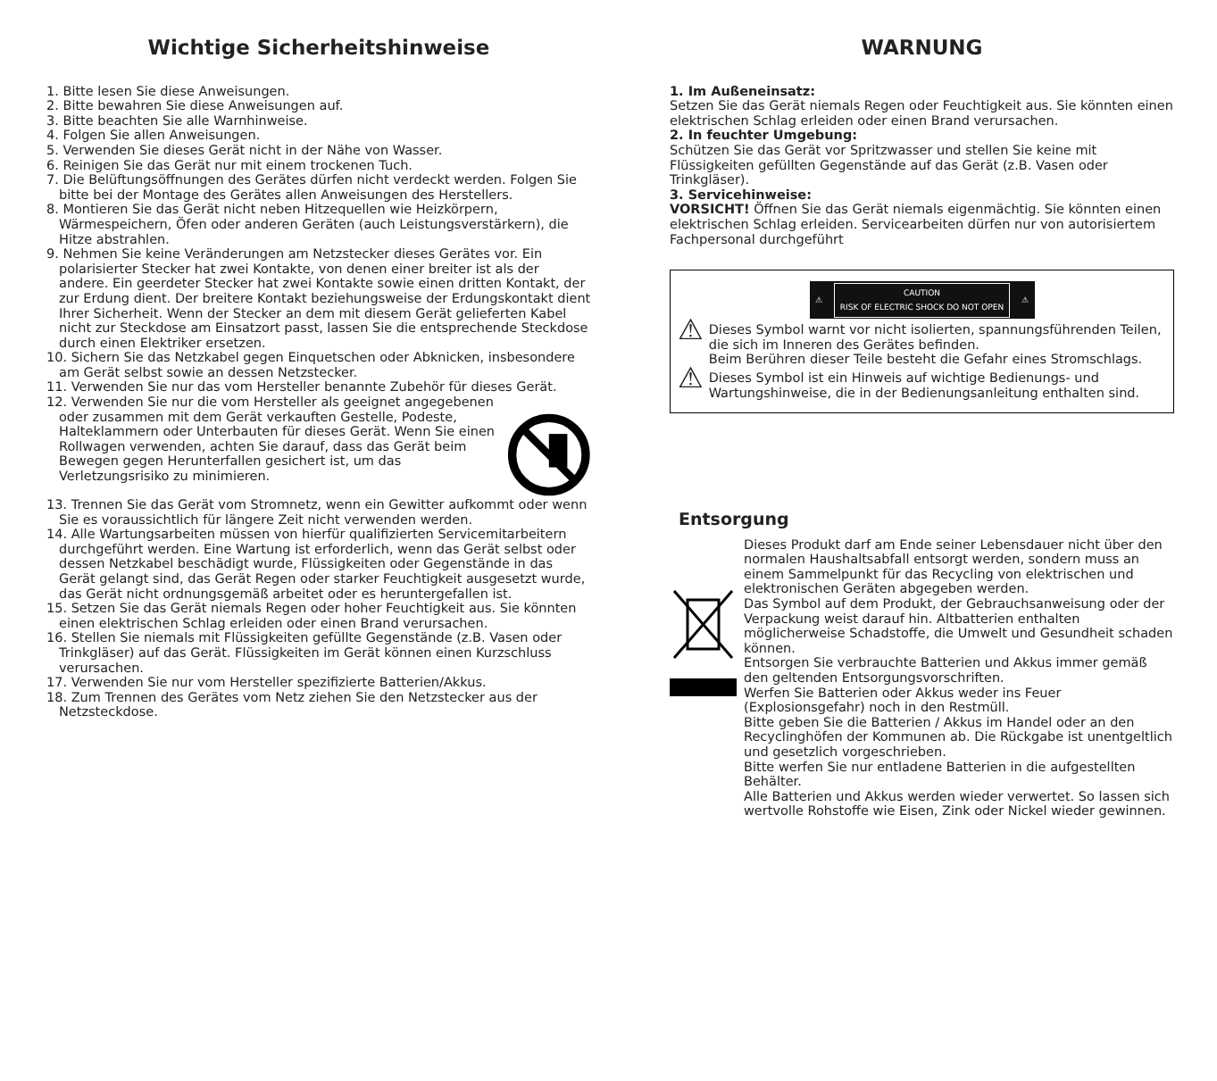Wichtige Sicherheitshinweise
1. Bitte lesen Sie diese Anweisungen.
2. Bitte bewahren Sie diese Anweisungen auf.
3. Bitte beachten Sie alle Warnhinweise.
4. Folgen Sie allen Anweisungen.
5. Verwenden Sie dieses Gerät nicht in der Nähe von Wasser.
6. Reinigen Sie das Gerät nur mit einem trockenen Tuch.
7. Die Belüftungsöffnungen des Gerätes dürfen nicht verdeckt werden. Folgen Sie bitte bei der Montage des Gerätes allen Anweisungen des Herstellers.
8. Montieren Sie das Gerät nicht neben Hitzequellen wie Heizkörpern, Wärmespeichern, Öfen oder anderen Geräten (auch Leistungsverstärkern), die Hitze abstrahlen.
9. Nehmen Sie keine Veränderungen am Netzstecker dieses Gerätes vor. Ein polarisierter Stecker hat zwei Kontakte, von denen einer breiter ist als der andere. Ein geerdeter Stecker hat zwei Kontakte sowie einen dritten Kontakt, der zur Erdung dient. Der breitere Kontakt beziehungsweise der Erdungskontakt dient Ihrer Sicherheit. Wenn der Stecker an dem mit diesem Gerät gelieferten Kabel nicht zur Steckdose am Einsatzort passt, lassen Sie die entsprechende Steckdose durch einen Elektriker ersetzen.
10. Sichern Sie das Netzkabel gegen Einquetschen oder Abknicken, insbesondere am Gerät selbst sowie an dessen Netzstecker.
11. Verwenden Sie nur das vom Hersteller benannte Zubehör für dieses Gerät.
12. Verwenden Sie nur die vom Hersteller als geeignet angegebenen oder zusammen mit dem Gerät verkauften Gestelle, Podeste, Halteklammern oder Unterbauten für dieses Gerät. Wenn Sie einen Rollwagen verwenden, achten Sie darauf, dass das Gerät beim Bewegen gegen Herunterfallen gesichert ist, um das Verletzungsrisiko zu minimieren.
13. Trennen Sie das Gerät vom Stromnetz, wenn ein Gewitter aufkommt oder wenn Sie es voraussichtlich für längere Zeit nicht verwenden werden.
14. Alle Wartungsarbeiten müssen von hierfür qualifizierten Servicemitarbeitern durchgeführt werden. Eine Wartung ist erforderlich, wenn das Gerät selbst oder dessen Netzkabel beschädigt wurde, Flüssigkeiten oder Gegenstände in das Gerät gelangt sind, das Gerät Regen oder starker Feuchtigkeit ausgesetzt wurde, das Gerät nicht ordnungsgemäß arbeitet oder es heruntergefallen ist.
15. Setzen Sie das Gerät niemals Regen oder hoher Feuchtigkeit aus. Sie könnten einen elektrischen Schlag erleiden oder einen Brand verursachen.
16. Stellen Sie niemals mit Flüssigkeiten gefüllte Gegenstände (z.B. Vasen oder Trinkgläser) auf das Gerät. Flüssigkeiten im Gerät können einen Kurzschluss verursachen.
17. Verwenden Sie nur vom Hersteller spezifizierte Batterien/Akkus.
18. Zum Trennen des Gerätes vom Netz ziehen Sie den Netzstecker aus der Netzsteckdose.
WARNUNG
1. Im Außeneinsatz:
Setzen Sie das Gerät niemals Regen oder Feuchtigkeit aus. Sie könnten einen elektrischen Schlag erleiden oder einen Brand verursachen.
2. In feuchter Umgebung:
Schützen Sie das Gerät vor Spritzwasser und stellen Sie keine mit Flüssigkeiten gefüllten Gegenstände auf das Gerät (z.B. Vasen oder Trinkgläser).
3. Servicehinweise:
VORSICHT! Öffnen Sie das Gerät niemals eigenmächtig. Sie könnten einen elektrischen Schlag erleiden. Servicearbeiten dürfen nur von autorisiertem Fachpersonal durchgeführt
⚠ CAUTION
RISK OF ELECTRIC SHOCK DO NOT OPEN ⚠
⚠
Dieses Symbol warnt vor nicht isolierten, spannungsführenden Teilen, die sich im Inneren des Gerätes befinden.
Beim Berühren dieser Teile besteht die Gefahr eines Stromschlags.
⚠
Dieses Symbol ist ein Hinweis auf wichtige Bedienungs- und Wartungshinweise, die in der Bedienungsanleitung enthalten sind.
Entsorgung
Dieses Produkt darf am Ende seiner Lebensdauer nicht über den normalen Haushaltsabfall entsorgt werden, sondern muss an einem Sammelpunkt für das Recycling von elektrischen und elektronischen Geräten abgegeben werden.
Das Symbol auf dem Produkt, der Gebrauchsanweisung oder der Verpackung weist darauf hin. Altbatterien enthalten möglicherweise Schadstoffe, die Umwelt und Gesundheit schaden können.
Entsorgen Sie verbrauchte Batterien und Akkus immer gemäß den geltenden Entsorgungsvorschriften.
Werfen Sie Batterien oder Akkus weder ins Feuer (Explosionsgefahr) noch in den Restmüll.
Bitte geben Sie die Batterien / Akkus im Handel oder an den Recyclinghöfen der Kommunen ab. Die Rückgabe ist unentgeltlich und gesetzlich vorgeschrieben.
Bitte werfen Sie nur entladene Batterien in die aufgestellten Behälter.
Alle Batterien und Akkus werden wieder verwertet. So lassen sich wertvolle Rohstoffe wie Eisen, Zink oder Nickel wieder gewinnen.